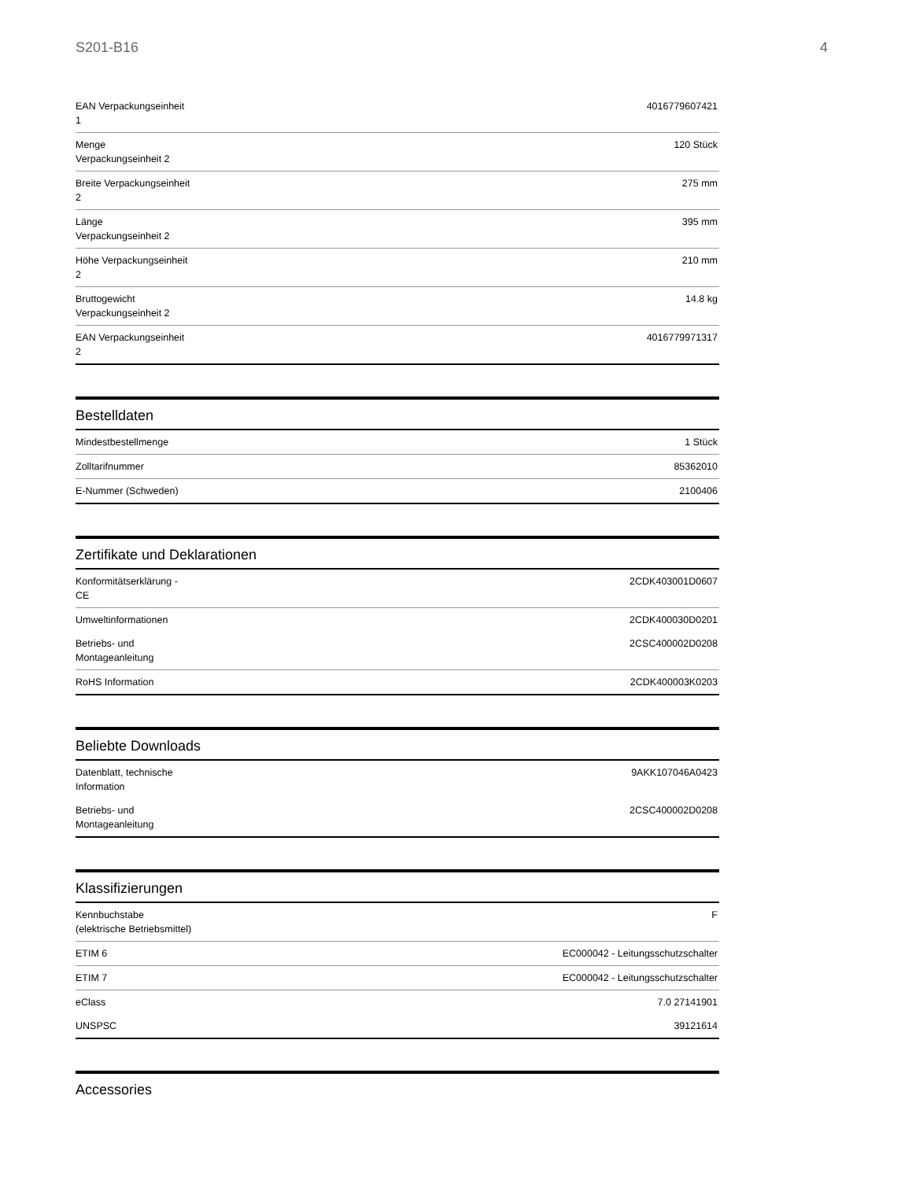S201-B16 4
| EAN Verpackungseinheit 1 | 4016779607421 |
| Menge Verpackungseinheit 2 | 120 Stück |
| Breite Verpackungseinheit 2 | 275 mm |
| Länge Verpackungseinheit 2 | 395 mm |
| Höhe Verpackungseinheit 2 | 210 mm |
| Bruttogewicht Verpackungseinheit 2 | 14.8 kg |
| EAN Verpackungseinheit 2 | 4016779971317 |
Bestelldaten
| Mindestbestellmenge | 1 Stück |
| Zolltarifnummer | 85362010 |
| E-Nummer (Schweden) | 2100406 |
Zertifikate und Deklarationen
| Konformitätserklärung - CE | 2CDK403001D0607 |
| Umweltinformationen | 2CDK400030D0201 |
| Betriebs- und Montageanleitung | 2CSC400002D0208 |
| RoHS Information | 2CDK400003K0203 |
Beliebte Downloads
| Datenblatt, technische Information | 9AKK107046A0423 |
| Betriebs- und Montageanleitung | 2CSC400002D0208 |
Klassifizierungen
| Kennbuchstabe (elektrische Betriebsmittel) | F |
| ETIM 6 | EC000042 - Leitungsschutzschalter |
| ETIM 7 | EC000042 - Leitungsschutzschalter |
| eClass | 7.0 27141901 |
| UNSPSC | 39121614 |
Accessories